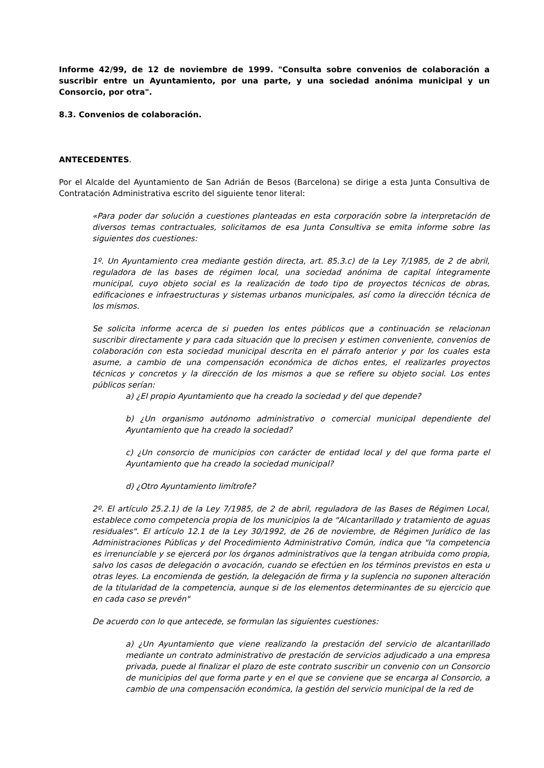Informe 42/99, de 12 de noviembre de 1999. "Consulta sobre convenios de colaboración a suscribir entre un Ayuntamiento, por una parte, y una sociedad anónima municipal y un Consorcio, por otra".
8.3. Convenios de colaboración.
ANTECEDENTES.
Por el Alcalde del Ayuntamiento de San Adrián de Besos (Barcelona) se dirige a esta Junta Consultiva de Contratación Administrativa escrito del siguiente tenor literal:
«Para poder dar solución a cuestiones planteadas en esta corporación sobre la interpretación de diversos temas contractuales, solicitamos de esa Junta Consultiva se emita informe sobre las siguientes dos cuestiones:
1º. Un Ayuntamiento crea mediante gestión directa, art. 85.3.c) de la Ley 7/1985, de 2 de abril, reguladora de las bases de régimen local, una sociedad anónima de capital íntegramente municipal, cuyo objeto social es la realización de todo tipo de proyectos técnicos de obras, edificaciones e infraestructuras y sistemas urbanos municipales, así como la dirección técnica de los mismos.
Se solicita informe acerca de si pueden los entes públicos que a continuación se relacionan suscribir directamente y para cada situación que lo precisen y estimen conveniente, convenios de colaboración con esta sociedad municipal descrita en el párrafo anterior y por los cuales esta asume, a cambio de una compensación económica de dichos entes, el realizarles proyectos técnicos y concretos y la dirección de los mismos a que se refiere su objeto social. Los entes públicos serían:
a) ¿El propio Ayuntamiento que ha creado la sociedad y del que depende?
b) ¿Un organismo autónomo administrativo o comercial municipal dependiente del Ayuntamiento que ha creado la sociedad?
c) ¿Un consorcio de municipios con carácter de entidad local y del que forma parte el Ayuntamiento que ha creado la sociedad municipal?
d) ¿Otro Ayuntamiento limítrofe?
2º. El artículo 25.2.1) de la Ley 7/1985, de 2 de abril, reguladora de las Bases de Régimen Local, establece como competencia propia de los municipios la de "Alcantarillado y tratamiento de aguas residuales". El artículo 12.1 de la Ley 30/1992, de 26 de noviembre, de Régimen Jurídico de las Administraciones Públicas y del Procedimiento Administrativo Común, indica que "la competencia es irrenunciable y se ejercerá por los órganos administrativos que la tengan atribuida como propia, salvo los casos de delegación o avocación, cuando se efectúen en los términos previstos en esta u otras leyes. La encomienda de gestión, la delegación de firma y la suplencia no suponen alteración de la titularidad de la competencia, aunque si de los elementos determinantes de su ejercicio que en cada caso se prevén"
De acuerdo con lo que antecede, se formulan las siguientes cuestiones:
a) ¿Un Ayuntamiento que viene realizando la prestación del servicio de alcantarillado mediante un contrato administrativo de prestación de servicios adjudicado a una empresa privada, puede al finalizar el plazo de este contrato suscribir un convenio con un Consorcio de municipios del que forma parte y en el que se conviene que se encarga al Consorcio, a cambio de una compensación económica, la gestión del servicio municipal de la red de